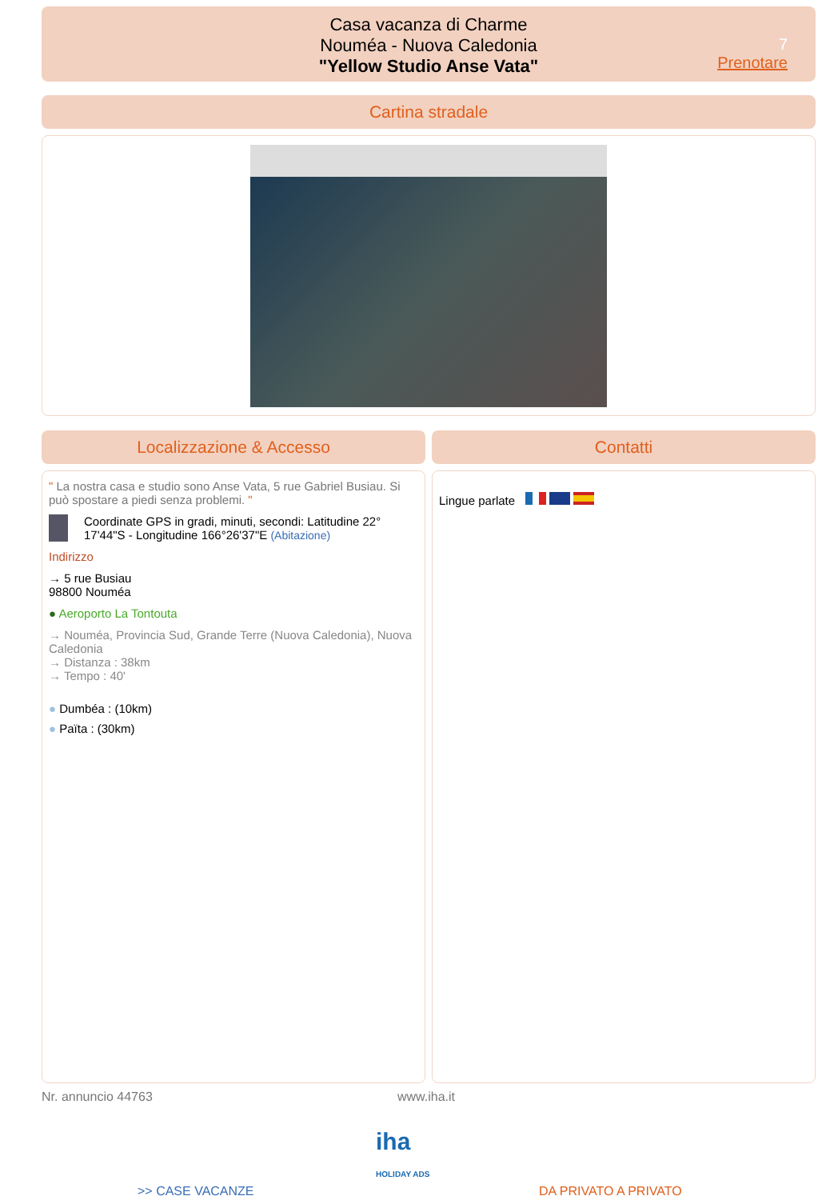Casa vacanza di Charme
Nouméa - Nuova Caledonia
"Yellow Studio Anse Vata"
7
Prenotare
Cartina stradale
Localizzazione & Accesso Contatti
" La nostra casa e studio sono Anse Vata, 5 rue Gabriel Busiau. Si può spostare a piedi senza problemi. "
Coordinate GPS in gradi, minuti, secondi: Latitudine 22° 17'44"S - Longitudine 166°26'37"E (Abitazione)
Indirizzo
→ 5 rue Busiau
98800 Nouméa
● Aeroporto La Tontouta
→ Nouméa, Provincia Sud, Grande Terre (Nuova Caledonia), Nuova Caledonia
→ Distanza : 38km
→ Tempo : 40'
● Dumbéa : (10km)
● Païta : (30km)
Lingue parlate
Nr. annuncio 44763 www.iha.it
iha
HOLIDAY ADS
>> CASE VACANZE DA PRIVATO A PRIVATO